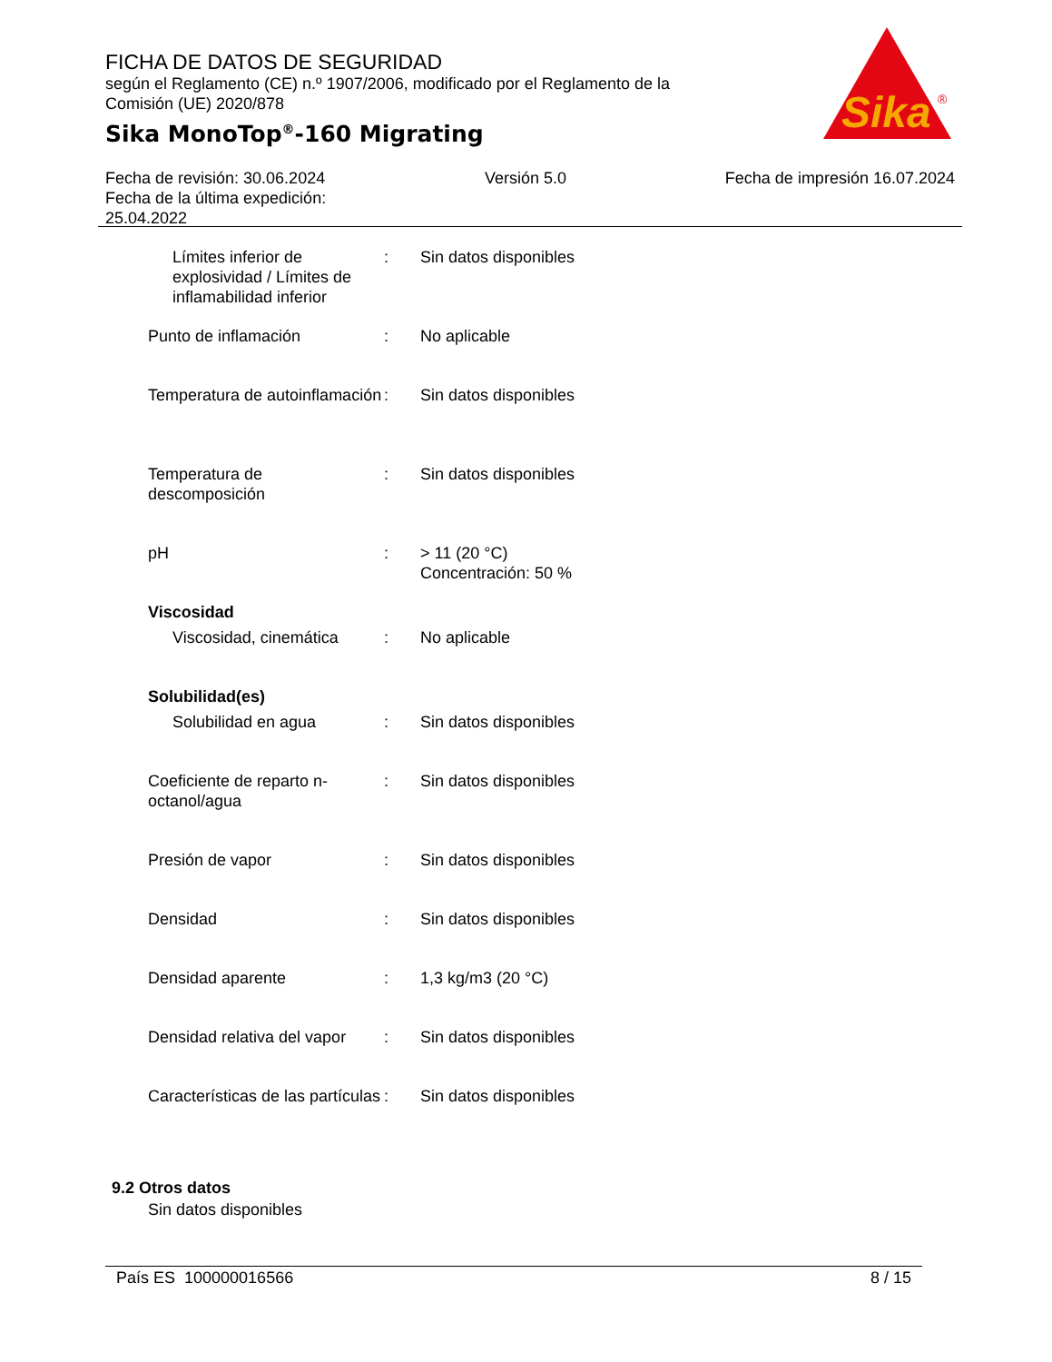FICHA DE DATOS DE SEGURIDAD
según el Reglamento (CE) n.º 1907/2006, modificado por el Reglamento de la Comisión (UE) 2020/878
Sika MonoTop<sup>®</sup>-160 Migrating
Sika
®
Fecha de revisión: 30.06.2024
Fecha de la última expedición:
25.04.2022
Versión 5.0 Fecha de impresión 16.07.2024
Límites inferior de explosividad / Límites de inflamabilidad inferior
: Sin datos disponibles
Punto de inflamación : No aplicable
Temperatura de autoinflamación
: Sin datos disponibles
Temperatura de descomposición
: Sin datos disponibles
pH : > 11 (20 °C)
Concentración: 50 %
Viscosidad
Viscosidad, cinemática
: No aplicable
Solubilidad(es)
Solubilidad en agua : Sin datos disponibles
Coeficiente de reparto n-octanol/agua
: Sin datos disponibles
Presión de vapor : Sin datos disponibles
Densidad : Sin datos disponibles
Densidad aparente : 1,3 kg/m3 (20 °C)
Densidad relativa del vapor
: Sin datos disponibles
Características de las partículas
: Sin datos disponibles
9.2 Otros datos
Sin datos disponibles
País ES 100000016566 8 / 15